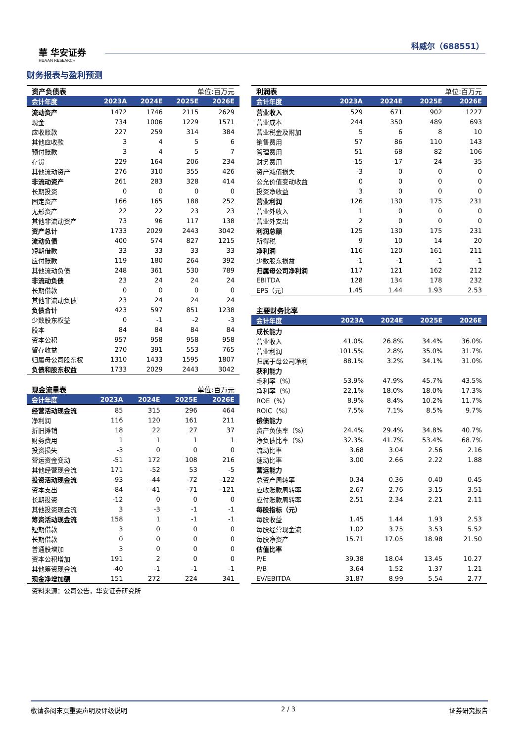華 华安证券
HUAAN RESEARCH
科威尔（688551）
财务报表与盈利预测
| 资产负债表 单位:百万元 | | | | |
| --- | --- | --- | --- | --- |
| 会计年度 | 2023A | 2024E | 2025E | 2026E |
| 流动资产 | 1472 | 1746 | 2115 | 2629 |
| 现金 | 734 | 1006 | 1229 | 1571 |
| 应收账款 | 227 | 259 | 314 | 384 |
| 其他应收款 | 3 | 4 | 5 | 6 |
| 预付账款 | 3 | 4 | 5 | 7 |
| 存货 | 229 | 164 | 206 | 234 |
| 其他流动资产 | 276 | 310 | 355 | 426 |
| 非流动资产 | 261 | 283 | 328 | 414 |
| 长期投资 | 0 | 0 | 0 | 0 |
| 固定资产 | 166 | 165 | 188 | 252 |
| 无形资产 | 22 | 22 | 23 | 23 |
| 其他非流动资产 | 73 | 96 | 117 | 138 |
| 资产总计 | 1733 | 2029 | 2443 | 3042 |
| 流动负债 | 400 | 574 | 827 | 1215 |
| 短期借款 | 33 | 33 | 33 | 33 |
| 应付账款 | 119 | 180 | 264 | 392 |
| 其他流动负债 | 248 | 361 | 530 | 789 |
| 非流动负债 | 23 | 24 | 24 | 24 |
| 长期借款 | 0 | 0 | 0 | 0 |
| 其他非流动负债 | 23 | 24 | 24 | 24 |
| 负债合计 | 423 | 597 | 851 | 1238 |
| 少数股东权益 | 0 | -1 | -2 | -3 |
| 股本 | 84 | 84 | 84 | 84 |
| 资本公积 | 957 | 958 | 958 | 958 |
| 留存收益 | 270 | 391 | 553 | 765 |
| 归属母公司股东权 | 1310 | 1433 | 1595 | 1807 |
| 负债和股东权益 | 1733 | 2029 | 2443 | 3042 |
| 现金流量表 单位:百万元 | | | | |
| --- | --- | --- | --- | --- |
| 会计年度 | 2023A | 2024E | 2025E | 2026E |
| 经营活动现金流 | 85 | 315 | 296 | 464 |
| 净利润 | 116 | 120 | 161 | 211 |
| 折旧摊销 | 18 | 22 | 27 | 37 |
| 财务费用 | 1 | 1 | 1 | 1 |
| 投资损失 | -3 | 0 | 0 | 0 |
| 营运资金变动 | -51 | 172 | 108 | 216 |
| 其他经营现金流 | 171 | -52 | 53 | -5 |
| 投资活动现金流 | -93 | -44 | -72 | -122 |
| 资本支出 | -84 | -41 | -71 | -121 |
| 长期投资 | -12 | 0 | 0 | 0 |
| 其他投资现金流 | 3 | -3 | -1 | -1 |
| 筹资活动现金流 | 158 | 1 | -1 | -1 |
| 短期借款 | 3 | 0 | 0 | 0 |
| 长期借款 | 0 | 0 | 0 | 0 |
| 普通股增加 | 3 | 0 | 0 | 0 |
| 资本公积增加 | 191 | 2 | 0 | 0 |
| 其他筹资现金流 | -40 | -1 | -1 | -1 |
| 现金净增加额 | 151 | 272 | 224 | 341 |
资料来源：公司公告，华安证券研究所
| 利润表 单位:百万元 | | | | |
| --- | --- | --- | --- | --- |
| 会计年度 | 2023A | 2024E | 2025E | 2026E |
| 营业收入 | 529 | 671 | 902 | 1227 |
| 营业成本 | 244 | 350 | 489 | 693 |
| 营业税金及附加 | 5 | 6 | 8 | 10 |
| 销售费用 | 57 | 86 | 110 | 143 |
| 管理费用 | 51 | 68 | 82 | 106 |
| 财务费用 | -15 | -17 | -24 | -35 |
| 资产减值损失 | -3 | 0 | 0 | 0 |
| 公允价值变动收益 | 0 | 0 | 0 | 0 |
| 投资净收益 | 3 | 0 | 0 | 0 |
| 营业利润 | 126 | 130 | 175 | 231 |
| 营业外收入 | 1 | 0 | 0 | 0 |
| 营业外支出 | 2 | 0 | 0 | 0 |
| 利润总额 | 125 | 130 | 175 | 231 |
| 所得税 | 9 | 10 | 14 | 20 |
| 净利润 | 116 | 120 | 161 | 211 |
| 少数股东损益 | -1 | -1 | -1 | -1 |
| 归属母公司净利润 | 117 | 121 | 162 | 212 |
| EBITDA | 128 | 134 | 178 | 232 |
| EPS（元） | 1.45 | 1.44 | 1.93 | 2.53 |
| 主要财务比率 | | | | |
| --- | --- | --- | --- | --- |
| 会计年度 | 2023A | 2024E | 2025E | 2026E |
| 成长能力 | | | | |
| 营业收入 | 41.0% | 26.8% | 34.4% | 36.0% |
| 营业利润 | 101.5% | 2.8% | 35.0% | 31.7% |
| 归属于母公司净利 | 88.1% | 3.2% | 34.1% | 31.0% |
| 获利能力 | | | | |
| 毛利率（%） | 53.9% | 47.9% | 45.7% | 43.5% |
| 净利率（%） | 22.1% | 18.0% | 18.0% | 17.3% |
| ROE（%） | 8.9% | 8.4% | 10.2% | 11.7% |
| ROIC（%） | 7.5% | 7.1% | 8.5% | 9.7% |
| 偿债能力 | | | | |
| 资产负债率（%） | 24.4% | 29.4% | 34.8% | 40.7% |
| 净负债比率（%） | 32.3% | 41.7% | 53.4% | 68.7% |
| 流动比率 | 3.68 | 3.04 | 2.56 | 2.16 |
| 速动比率 | 3.00 | 2.66 | 2.22 | 1.88 |
| 营运能力 | | | | |
| 总资产周转率 | 0.34 | 0.36 | 0.40 | 0.45 |
| 应收账款周转率 | 2.67 | 2.76 | 3.15 | 3.51 |
| 应付账款周转率 | 2.51 | 2.34 | 2.21 | 2.11 |
| 每股指标（元） | | | | |
| 每股收益 | 1.45 | 1.44 | 1.93 | 2.53 |
| 每股经营现金流 | 1.02 | 3.75 | 3.53 | 5.52 |
| 每股净资产 | 15.71 | 17.05 | 18.98 | 21.50 |
| 估值比率 | | | | |
| P/E | 39.38 | 18.04 | 13.45 | 10.27 |
| P/B | 3.64 | 1.52 | 1.37 | 1.21 |
| EV/EBITDA | 31.87 | 8.99 | 5.54 | 2.77 |
敬请参阅末页重要声明及评级说明 2 / 3 证券研究报告